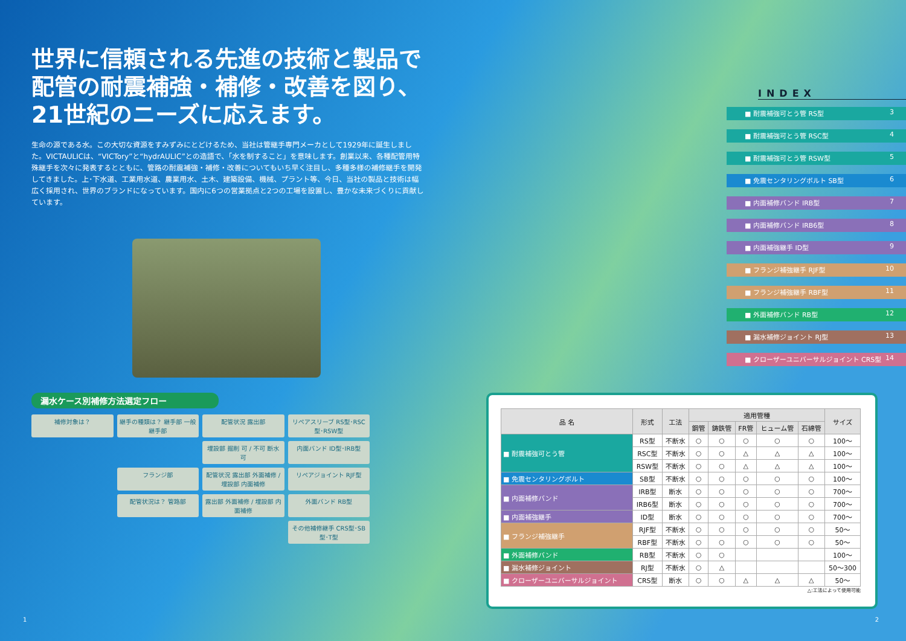世界に信頼される先進の技術と製品で
配管の耐震補強・補修・改善を図り、
21世紀のニーズに応えます。
生命の源である水。この大切な資源をすみずみにとどけるため、当社は管継手専門メーカとして1929年に誕生しました。VICTAULICは、“VICTory”と“hydrAULIC”との造語で、「水を制すること」を意味します。創業以来、各種配管用特殊継手を次々に発表するとともに、管路の耐震補強・補修・改善についてもいち早く注目し、多種多様の補修継手を開発してきました。上･下水道、工業用水道、農業用水、土木、建築設備、機械、プラント等、今日、当社の製品と技術は幅広く採用され、世界のブランドになっています。国内に6つの営業拠点と2つの工場を設置し、豊かな未来づくりに貢献しています。
漏水ケース別補修方法選定フロー
補修対象は？
継手の種類は？ 継手部 一般継手部
配管状況 露出部
リペアスリーブ RS型･RSC型･RSW型
埋設部 掘削 可 / 不可 断水可
内面バンド ID型･IRB型
フランジ部
配管状況 露出部 外面補修 / 埋設部 内面補修
リペアジョイント RJF型
配管状況は？ 管路部
露出部 外面補修 / 埋設部 内面補修
外面バンド RB型
その他補修継手 CRS型･SB型･T型
INDEX
■ 耐震補強可とう管 RS型 3
■ 耐震補強可とう管 RSC型 4
■ 耐震補強可とう管 RSW型 5
■ 免震センタリングボルト SB型 6
■ 内面補修バンド IRB型 7
■ 内面補修バンド IRB6型 8
■ 内面補強継手 ID型 9
■ フランジ補強継手 RJF型 10
■ フランジ補強継手 RBF型 11
■ 外面補修バンド RB型 12
■ 漏水補修ジョイント RJ型 13
■ クローザーユニバーサルジョイント CRS型 14
| 品 名 | 形式 | 工法 | 適用管種 | | | | | サイズ |
| --- | --- | --- | --- | --- | --- | --- | --- | --- |
| | | | 鋼管 | 鋳鉄管 | FR管 | ヒューム管 | 石綿管 | |
| ■ 耐震補強可とう管 | RS型 | 不断水 | ○ | ○ | ○ | ○ | ○ | 100～ |
| | RSC型 | 不断水 | ○ | ○ | △ | △ | △ | 100～ |
| | RSW型 | 不断水 | ○ | ○ | △ | △ | △ | 100～ |
| ■ 免震センタリングボルト | SB型 | 不断水 | ○ | ○ | ○ | ○ | ○ | 100～ |
| ■ 内面補修バンド | IRB型 | 断水 | ○ | ○ | ○ | ○ | ○ | 700～ |
| | IRB6型 | 断水 | ○ | ○ | ○ | ○ | ○ | 700～ |
| ■ 内面補強継手 | ID型 | 断水 | ○ | ○ | ○ | ○ | ○ | 700～ |
| ■ フランジ補強継手 | RJF型 | 不断水 | ○ | ○ | ○ | ○ | ○ | 50～ |
| | RBF型 | 不断水 | ○ | ○ | ○ | ○ | ○ | 50～ |
| ■ 外面補修バンド | RB型 | 不断水 | ○ | ○ | | | | 100～ |
| ■ 漏水補修ジョイント | RJ型 | 不断水 | ○ | △ | | | | 50～300 |
| ■ クローザーユニバーサルジョイント | CRS型 | 断水 | ○ | ○ | △ | △ | △ | 50～ |
△:工法によって使用可能
1 2